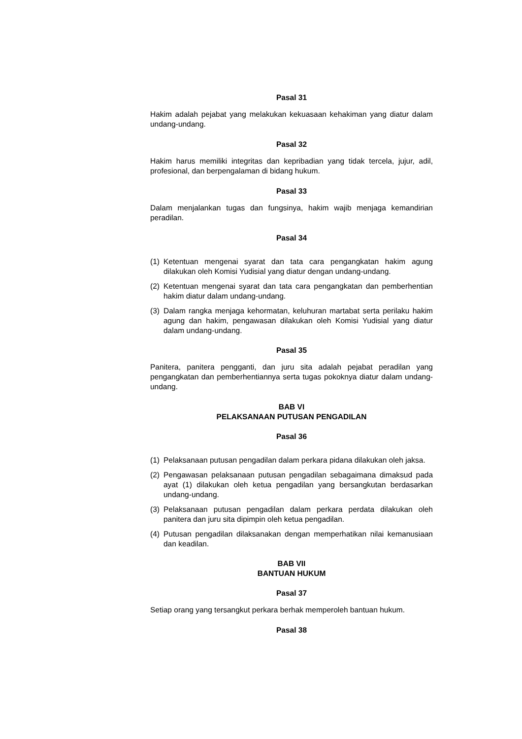Pasal 31
Hakim adalah pejabat yang melakukan kekuasaan kehakiman yang diatur dalam undang-undang.
Pasal 32
Hakim harus memiliki integritas dan kepribadian yang tidak tercela, jujur, adil, profesional, dan berpengalaman di bidang hukum.
Pasal 33
Dalam menjalankan tugas dan fungsinya, hakim wajib menjaga kemandirian peradilan.
Pasal 34
(1) Ketentuan mengenai syarat dan tata cara pengangkatan hakim agung dilakukan oleh Komisi Yudisial yang diatur dengan undang-undang.
(2) Ketentuan mengenai syarat dan tata cara pengangkatan dan pemberhentian hakim diatur dalam undang-undang.
(3) Dalam rangka menjaga kehormatan, keluhuran martabat serta perilaku hakim agung dan hakim, pengawasan dilakukan oleh Komisi Yudisial yang diatur dalam undang-undang.
Pasal 35
Panitera, panitera pengganti, dan juru sita adalah pejabat peradilan yang pengangkatan dan pemberhentiannya serta tugas pokoknya diatur dalam undang-undang.
BAB VI
PELAKSANAAN PUTUSAN PENGADILAN
Pasal 36
(1) Pelaksanaan putusan pengadilan dalam perkara pidana dilakukan oleh jaksa.
(2) Pengawasan pelaksanaan putusan pengadilan sebagaimana dimaksud pada ayat (1) dilakukan oleh ketua pengadilan yang bersangkutan berdasarkan undang-undang.
(3) Pelaksanaan putusan pengadilan dalam perkara perdata dilakukan oleh panitera dan juru sita dipimpin oleh ketua pengadilan.
(4) Putusan pengadilan dilaksanakan dengan memperhatikan nilai kemanusiaan dan keadilan.
BAB VII
BANTUAN HUKUM
Pasal 37
Setiap orang yang tersangkut perkara berhak memperoleh bantuan hukum.
Pasal 38